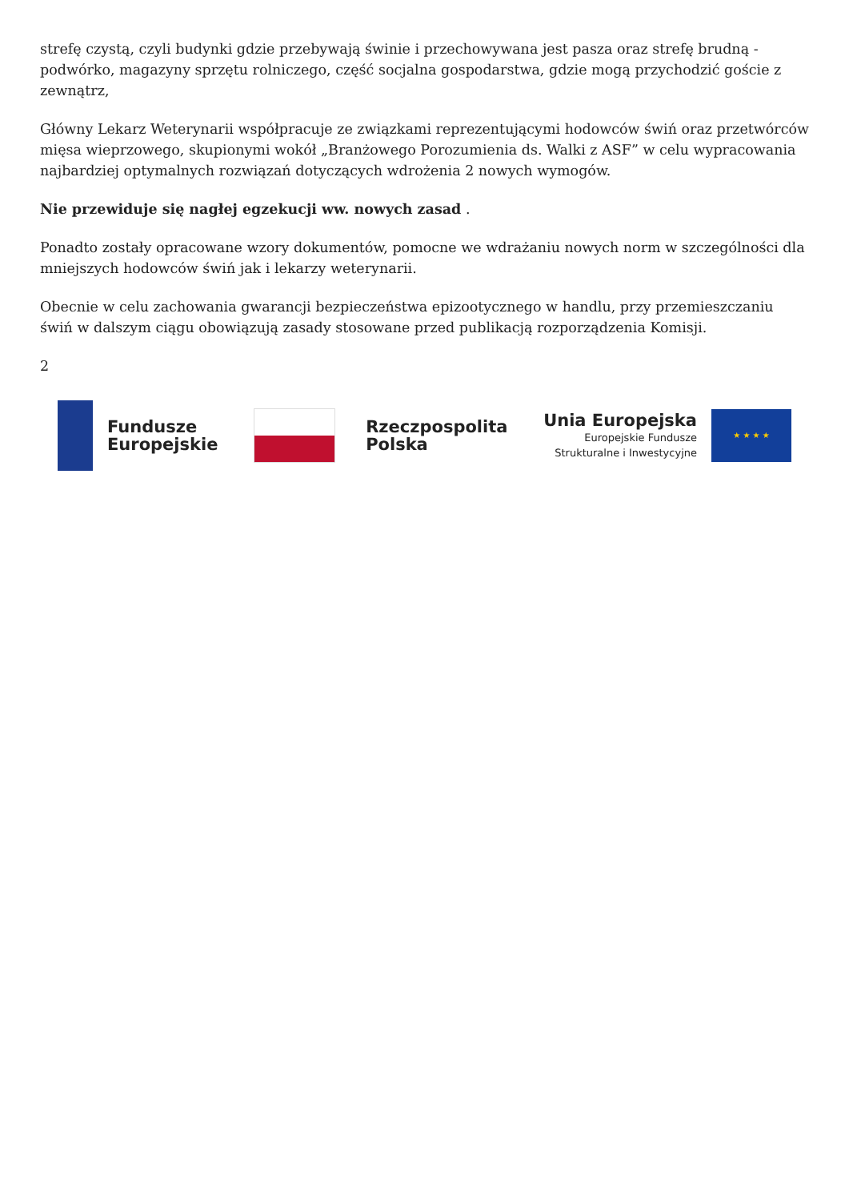strefę czystą, czyli budynki gdzie przebywają świnie i przechowywana jest pasza oraz strefę brudną - podwórko, magazyny sprzętu rolniczego, część socjalna gospodarstwa, gdzie mogą przychodzić goście z zewnątrz,
Główny Lekarz Weterynarii współpracuje ze związkami reprezentującymi hodowców świń oraz przetwórców mięsa wieprzowego, skupionymi wokół „Branżowego Porozumienia ds. Walki z ASF” w celu wypracowania najbardziej optymalnych rozwiązań dotyczących wdrożenia 2 nowych wymogów.
Nie przewiduje się nagłej egzekucji ww. nowych zasad .
Ponadto zostały opracowane wzory dokumentów, pomocne we wdrażaniu nowych norm w szczególności dla mniejszych hodowców świń jak i lekarzy weterynarii.
Obecnie w celu zachowania gwarancji bezpieczeństwa epizootycznego w handlu, przy przemieszczaniu świń w dalszym ciągu obowiązują zasady stosowane przed publikacją rozporządzenia Komisji.
2
Fundusze
Europejskie
Rzeczpospolita
Polska
Unia Europejska
Europejskie Fundusze
Strukturalne i Inwestycyjne
★ ★ ★ ★